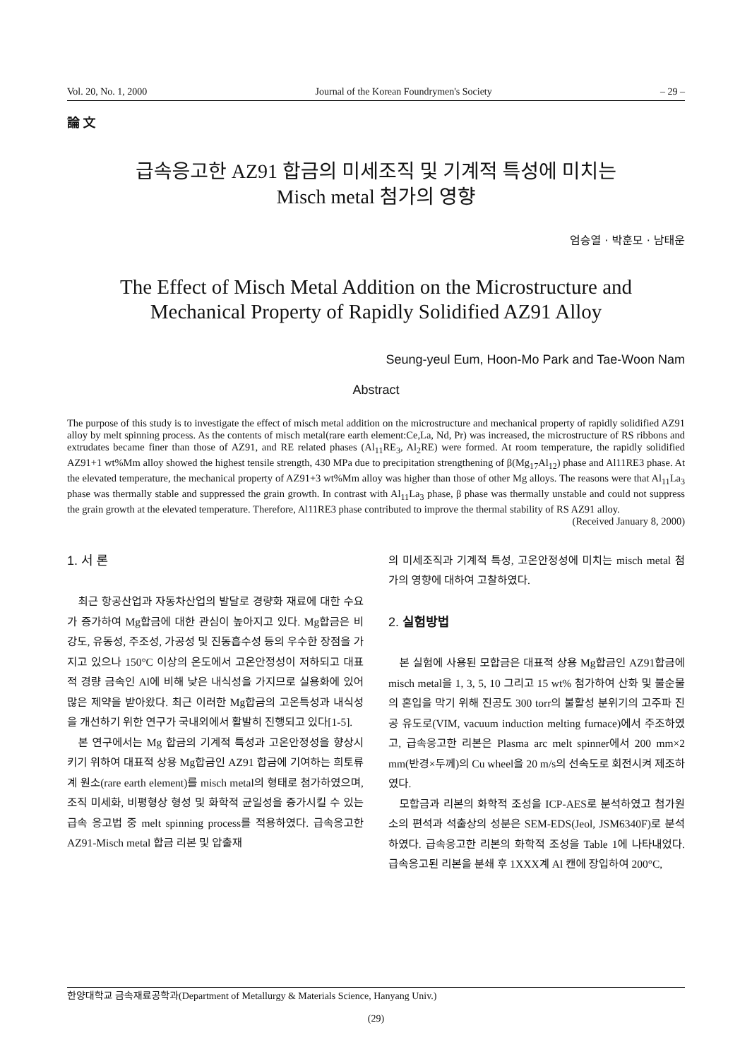Vol. 20, No. 1, 2000 Journal of the Korean Foundrymen's Society – 29 –
論 文
급속응고한 AZ91 합금의 미세조직 및 기계적 특성에 미치는
Misch metal 첨가의 영향
엄승열 · 박훈모 · 남태운
The Effect of Misch Metal Addition on the Microstructure and
Mechanical Property of Rapidly Solidified AZ91 Alloy
Seung-yeul Eum, Hoon-Mo Park and Tae-Woon Nam
Abstract
The purpose of this study is to investigate the effect of misch metal addition on the microstructure and mechanical property of rapidly solidified AZ91 alloy by melt spinning process. As the contents of misch metal(rare earth element:Ce,La, Nd, Pr) was increased, the microstructure of RS ribbons and extrudates became finer than those of AZ91, and RE related phases (Al<sub>11</sub>RE<sub>3</sub>, Al<sub>2</sub>RE) were formed. At room temperature, the rapidly solidified AZ91+1 wt%Mm alloy showed the highest tensile strength, 430 MPa due to precipitation strengthening of β(Mg<sub>17</sub>Al<sub>12</sub>) phase and Al11RE3 phase. At the elevated temperature, the mechanical property of AZ91+3 wt%Mm alloy was higher than those of other Mg alloys. The reasons were that Al<sub>11</sub>La<sub>3</sub> phase was thermally stable and suppressed the grain growth. In contrast with Al<sub>11</sub>La<sub>3</sub> phase, β phase was thermally unstable and could not suppress the grain growth at the elevated temperature. Therefore, Al11RE3 phase contributed to improve the thermal stability of RS AZ91 alloy. (Received January 8, 2000)
1. 서 론
최근 항공산업과 자동차산업의 발달로 경량화 재료에 대한 수요가 증가하여 Mg합금에 대한 관심이 높아지고 있다. Mg합금은 비강도, 유동성, 주조성, 가공성 및 진동흡수성 등의 우수한 장점을 가지고 있으나 150°C 이상의 온도에서 고온안정성이 저하되고 대표적 경량 금속인 Al에 비해 낮은 내식성을 가지므로 실용화에 있어 많은 제약을 받아왔다. 최근 이러한 Mg합금의 고온특성과 내식성을 개선하기 위한 연구가 국내외에서 활발히 진행되고 있다[1-5].
본 연구에서는 Mg 합금의 기계적 특성과 고온안정성을 향상시키기 위하여 대표적 상용 Mg합금인 AZ91 합금에 기여하는 희토류계 원소(rare earth element)를 misch metal의 형태로 첨가하였으며, 조직 미세화, 비평형상 형성 및 화학적 균일성을 증가시킬 수 있는 급속 응고법 중 melt spinning process를 적용하였다. 급속응고한 AZ91-Misch metal 합금 리본 및 압출재
의 미세조직과 기계적 특성, 고온안정성에 미치는 misch metal 첨가의 영향에 대하여 고찰하였다.
2. 실험방법
본 실험에 사용된 모합금은 대표적 상용 Mg합금인 AZ91합금에 misch metal을 1, 3, 5, 10 그리고 15 wt% 첨가하여 산화 및 불순물의 혼입을 막기 위해 진공도 300 torr의 불활성 분위기의 고주파 진공 유도로(VIM, vacuum induction melting furnace)에서 주조하였고, 급속응고한 리본은 Plasma arc melt spinner에서 200 mm×2 mm(반경×두께)의 Cu wheel을 20 m/s의 선속도로 회전시켜 제조하였다.
모합금과 리본의 화학적 조성을 ICP-AES로 분석하였고 첨가원소의 편석과 석출상의 성분은 SEM-EDS(Jeol, JSM6340F)로 분석하였다. 급속응고한 리본의 화학적 조성을 Table 1에 나타내었다. 급속응고된 리본을 분쇄 후 1XXX계 Al 캔에 장입하여 200°C,
한양대학교 금속재료공학과(Department of Metallurgy & Materials Science, Hanyang Univ.)
(29)